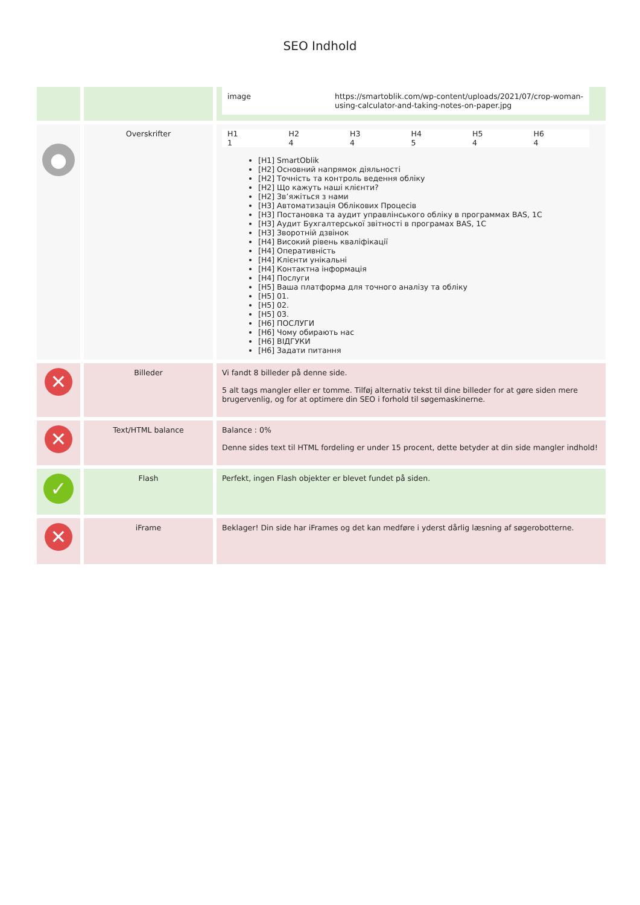SEO Indhold
| | | / image / https://smartoblik.com/wp-content/uploads/2021/07/crop-woman-using-calculator-and-taking-notes-on-paper.jpg / |
| ● | Overskrifter | / H1 / H2 / H3 / H4 / H5 / H6 / / 1 / 4 / 4 / 5 / 4 / 4 / [H1] SmartOblik [H2] Основний напрямок діяльності [H2] Точність та контроль ведення обліку [H2] Що кажуть наші клієнти? [H2] Зв’яжіться з нами [H3] Автоматизація Облікових Процесів [H3] Постановка та аудит управлінського обліку в программах BAS, 1C [H3] Аудит Бухгалтерської звітності в програмах BAS, 1C [H3] Зворотній дзвінок [H4] Високий рівень кваліфікації [H4] Оперативність [H4] Клієнти унікальні [H4] Контактна інформація [H4] Послуги [H5] Ваша платформа для точного аналізу та обліку [H5] 01. [H5] 02. [H5] 03. [H6] ПОСЛУГИ [H6] Чому обирають нас [H6] ВІДГУКИ [H6] Задати питання |
| ✕ | Billeder | Vi fandt 8 billeder på denne side. 5 alt tags mangler eller er tomme. Tilføj alternativ tekst til dine billeder for at gøre siden mere brugervenlig, og for at optimere din SEO i forhold til søgemaskinerne. |
| ✕ | Text/HTML balance | Balance : 0% Denne sides text til HTML fordeling er under 15 procent, dette betyder at din side mangler indhold! |
| ✓ | Flash | Perfekt, ingen Flash objekter er blevet fundet på siden. |
| ✕ | iFrame | Beklager! Din side har iFrames og det kan medføre i yderst dårlig læsning af søgerobotterne. |